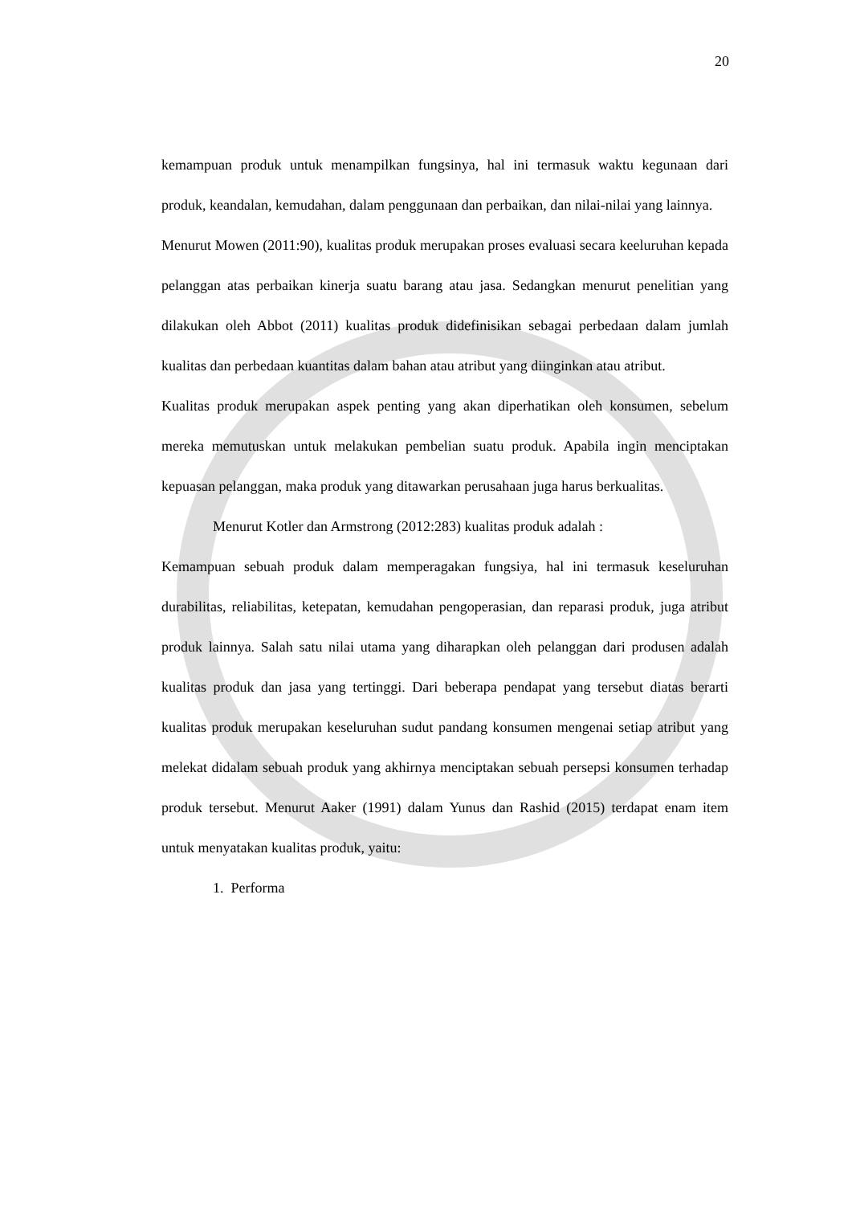20
kemampuan produk untuk menampilkan fungsinya, hal ini termasuk waktu kegunaan dari produk, keandalan, kemudahan, dalam penggunaan dan perbaikan, dan nilai-nilai yang lainnya.
Menurut Mowen (2011:90), kualitas produk merupakan proses evaluasi secara keeluruhan kepada pelanggan atas perbaikan kinerja suatu barang atau jasa. Sedangkan menurut penelitian yang dilakukan oleh Abbot (2011) kualitas produk didefinisikan sebagai perbedaan dalam jumlah kualitas dan perbedaan kuantitas dalam bahan atau atribut yang diinginkan atau atribut.
Kualitas produk merupakan aspek penting yang akan diperhatikan oleh konsumen, sebelum mereka memutuskan untuk melakukan pembelian suatu produk. Apabila ingin menciptakan kepuasan pelanggan, maka produk yang ditawarkan perusahaan juga harus berkualitas.
Menurut Kotler dan Armstrong (2012:283) kualitas produk adalah :
Kemampuan sebuah produk dalam memperagakan fungsiya, hal ini termasuk keseluruhan durabilitas, reliabilitas, ketepatan, kemudahan pengoperasian, dan reparasi produk, juga atribut produk lainnya. Salah satu nilai utama yang diharapkan oleh pelanggan dari produsen adalah kualitas produk dan jasa yang tertinggi. Dari beberapa pendapat yang tersebut diatas berarti kualitas produk merupakan keseluruhan sudut pandang konsumen mengenai setiap atribut yang melekat didalam sebuah produk yang akhirnya menciptakan sebuah persepsi konsumen terhadap produk tersebut. Menurut Aaker (1991) dalam Yunus dan Rashid (2015) terdapat enam item untuk menyatakan kualitas produk, yaitu:
1. Performa